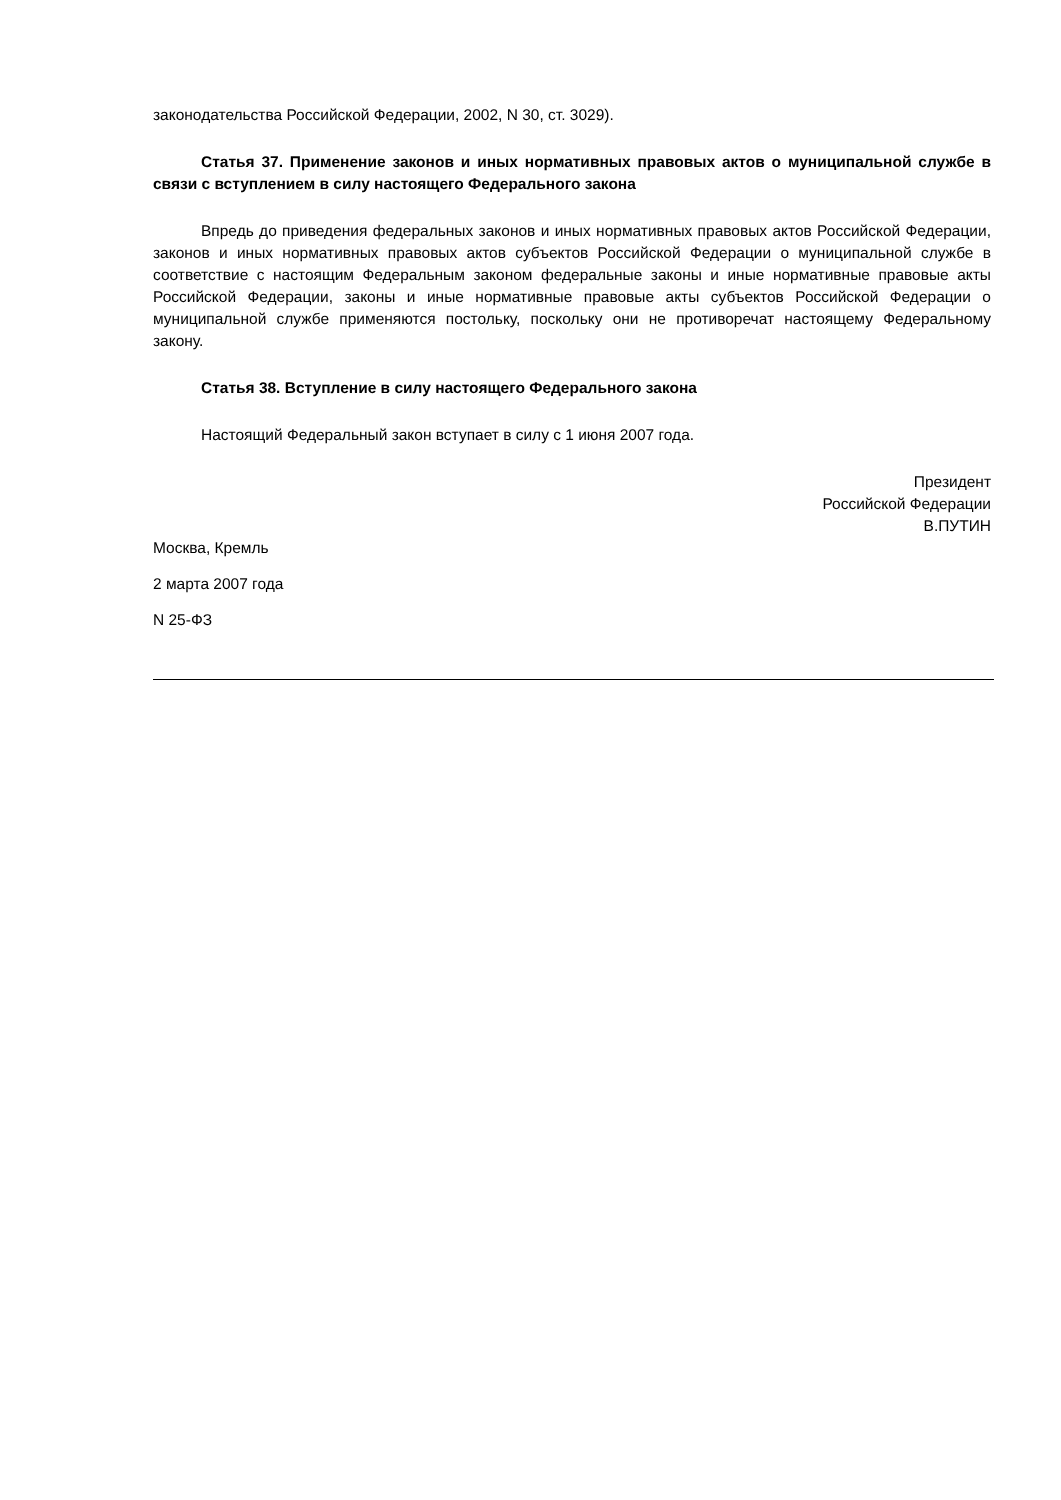законодательства Российской Федерации, 2002, N 30, ст. 3029).
Статья 37. Применение законов и иных нормативных правовых актов о муниципальной службе в связи с вступлением в силу настоящего Федерального закона
Впредь до приведения федеральных законов и иных нормативных правовых актов Российской Федерации, законов и иных нормативных правовых актов субъектов Российской Федерации о муниципальной службе в соответствие с настоящим Федеральным законом федеральные законы и иные нормативные правовые акты Российской Федерации, законы и иные нормативные правовые акты субъектов Российской Федерации о муниципальной службе применяются постольку, поскольку они не противоречат настоящему Федеральному закону.
Статья 38. Вступление в силу настоящего Федерального закона
Настоящий Федеральный закон вступает в силу с 1 июня 2007 года.
Президент
Российской Федерации
В.ПУТИН
Москва, Кремль
2 марта 2007 года
N 25-ФЗ